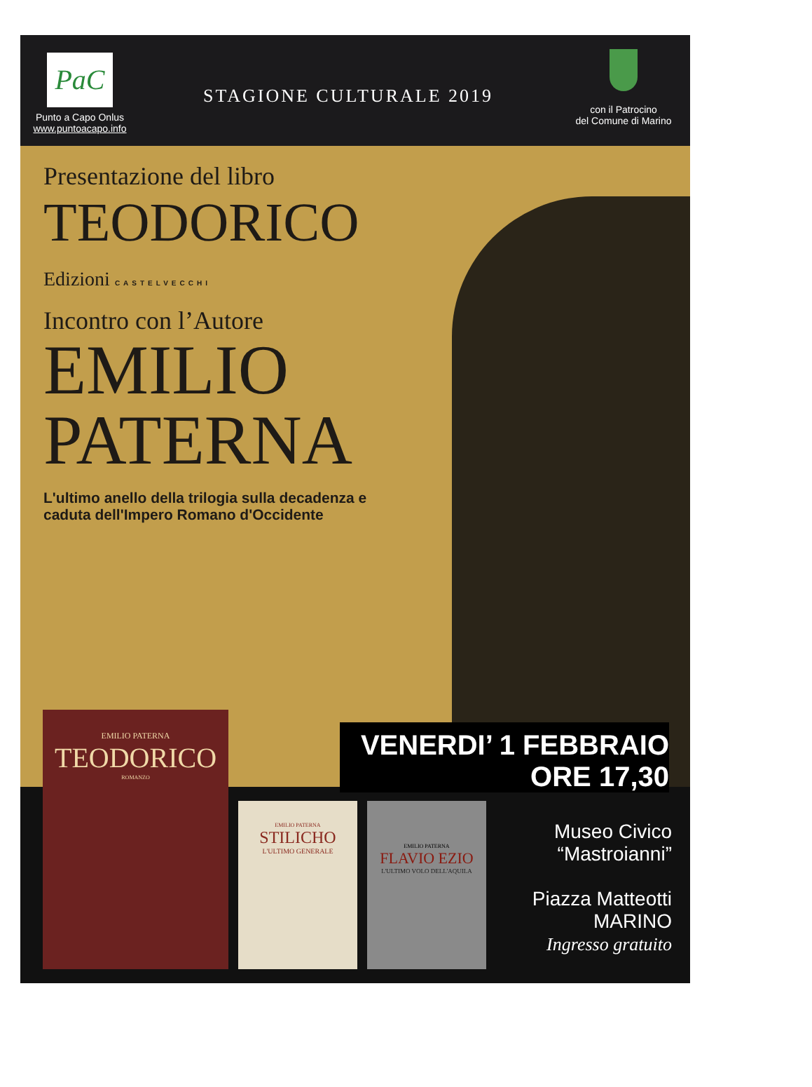PaC
Punto a Capo Onlus
www.puntoacapo.info
STAGIONE CULTURALE 2019
con il Patrocino
del Comune di Marino
Presentazione del libro
TEODORICO
Edizioni CASTELVECCHI
Incontro con l’Autore
EMILIO
PATERNA
L'ultimo anello della trilogia sulla decadenza e
caduta dell'Impero Romano d'Occidente
EMILIO PATERNA
TEODORICO
ROMANZO
EMILIO PATERNA
STILICHO
L'ULTIMO GENERALE
EMILIO PATERNA
FLAVIO EZIO
L'ULTIMO VOLO DELL'AQUILA
VENERDI’ 1 FEBBRAIO
ORE 17,30
Museo Civico
“Mastroianni”
Piazza Matteotti
MARINO
Ingresso gratuito